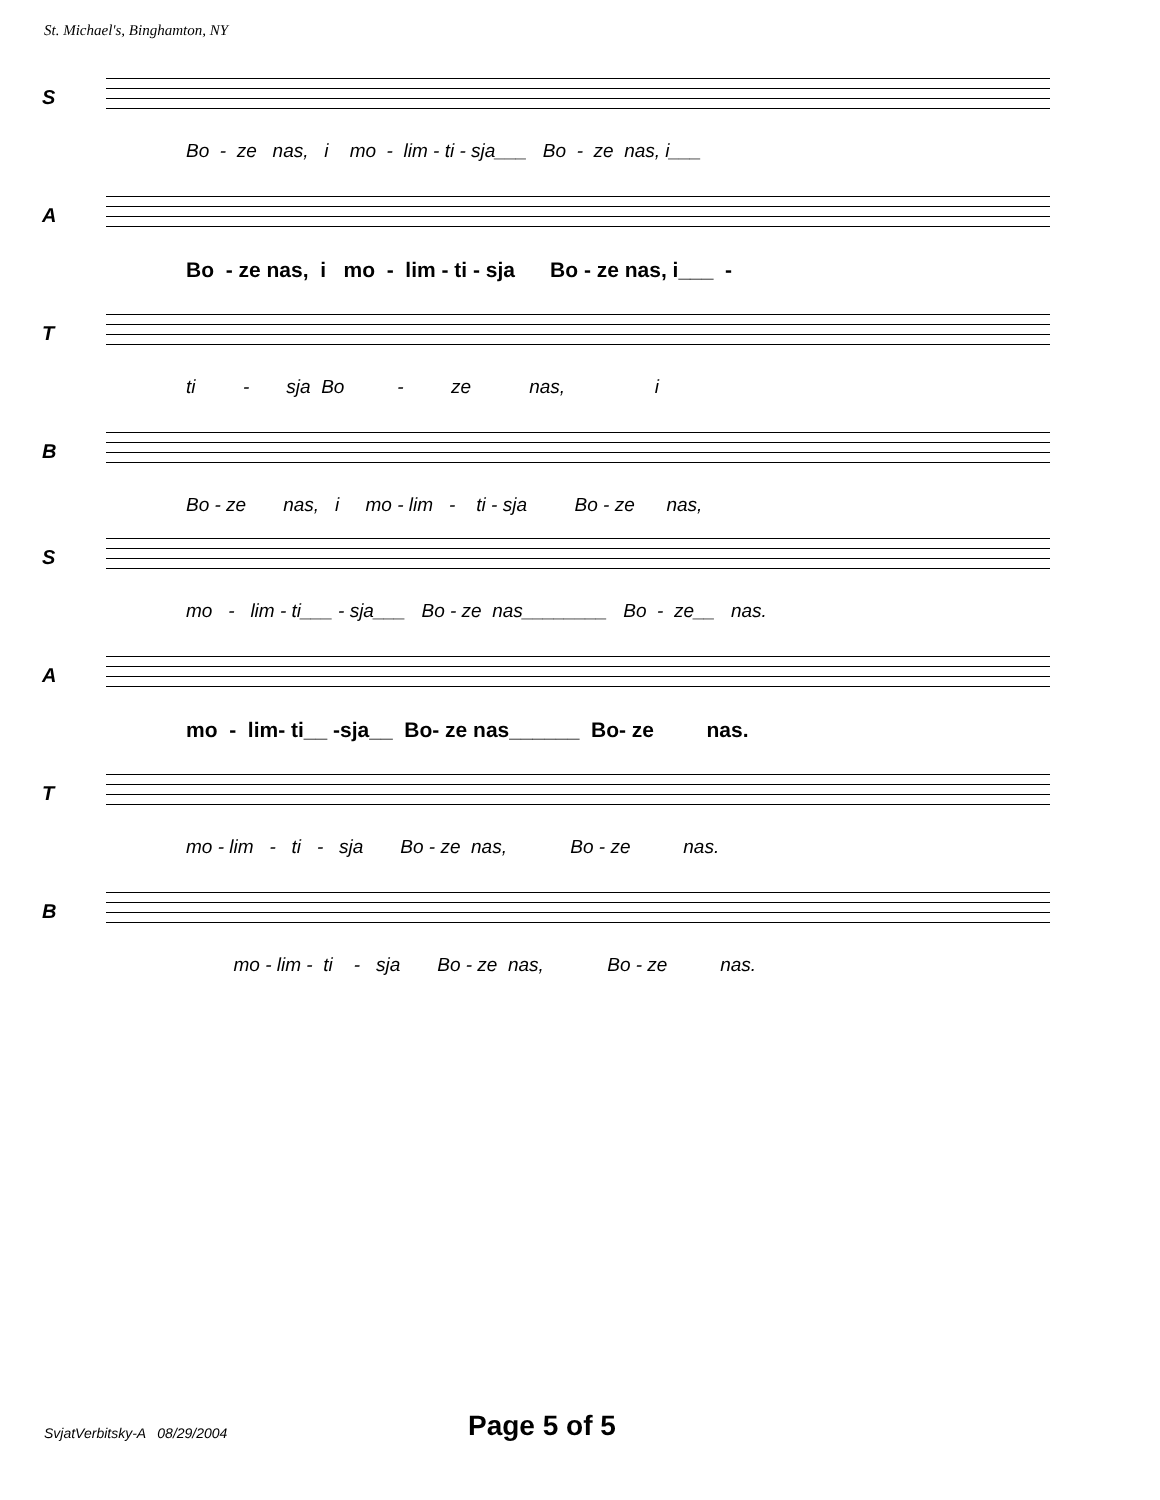St. Michael's, Binghamton, NY
S
Bo - ze nas, i mo - lim - ti - sja___ Bo - ze nas, i___
A
Bo - ze nas, i mo - lim - ti - sja Bo - ze nas, i___ -
T
ti - sja Bo - ze nas, i
B
Bo - ze nas, i mo - lim - ti - sja Bo - ze nas,
S
mo - lim - ti___ - sja___ Bo - ze nas________ Bo - ze__ nas.
A
mo - lim- ti__ -sja__ Bo- ze nas______ Bo- ze nas.
T
mo - lim - ti - sja Bo - ze nas, Bo - ze nas.
B
mo - lim - ti - sja Bo - ze nas, Bo - ze nas.
SvjatVerbitsky-A 08/29/2004 Page 5 of 5